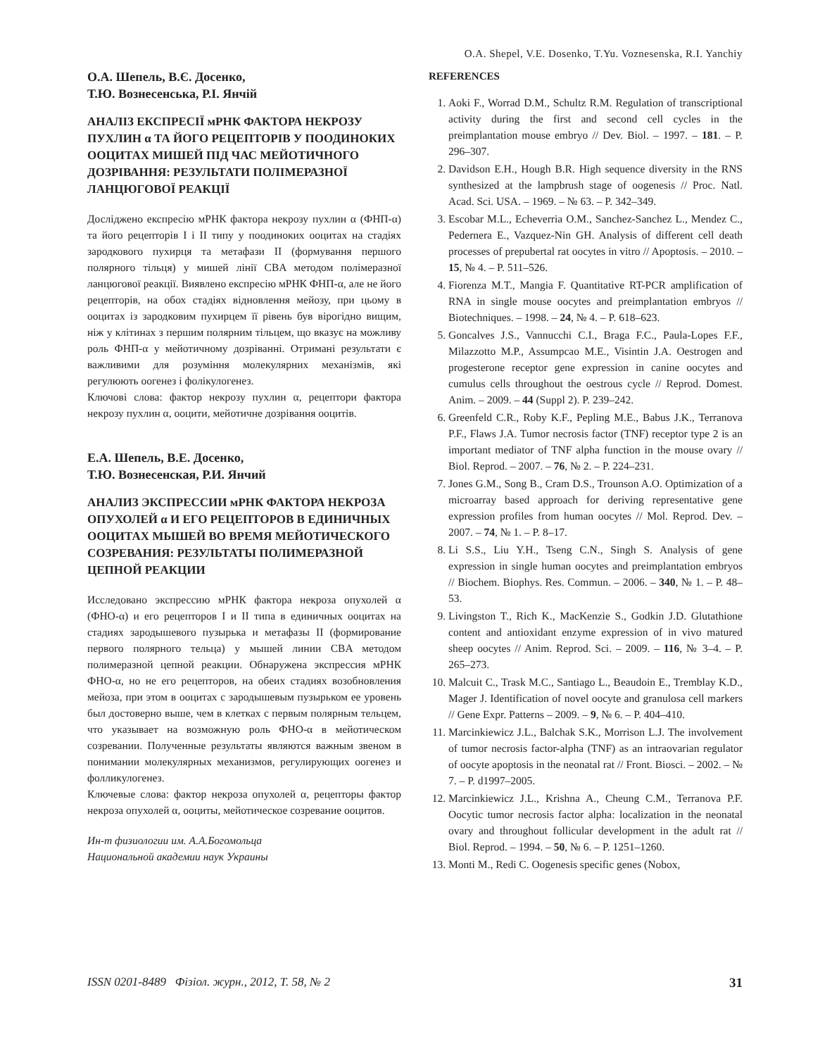O.A. Shepel, V.E. Dosenko, T.Yu. Voznesenska, R.I. Yanchiy
О.А. Шепель, В.Є. Досенко,
Т.Ю. Вознесенська, Р.І. Янчій
АНАЛІЗ ЕКСПРЕСІЇ мРНК ФАКТОРА НЕКРОЗУ ПУХЛИН α ТА ЙОГО РЕЦЕПТОРІВ У ПООДИНОКИХ ООЦИТАХ МИШЕЙ ПІД ЧАС МЕЙОТИЧНОГО ДОЗРІВАННЯ: РЕЗУЛЬТАТИ ПОЛІМЕРАЗНОЇ ЛАНЦЮГОВОЇ РЕАКЦІЇ
Досліджено експресію мРНК фактора некрозу пухлин α (ФНП-α) та його рецепторів I і II типу у поодиноких ооцитах на стадіях зародкового пухирця та метафази II (формування першого полярного тільця) у мишей лінії CBA методом полімеразної ланцюгової реакції. Виявлено експресію мРНК ФНП-α, але не його рецепторів, на обох стадіях відновлення мейозу, при цьому в ооцитах із зародковим пухирцем її рівень був вірогідно вищим, ніж у клітинах з першим полярним тільцем, що вказує на можливу роль ФНП-α у мейотичному дозріванні. Отримані результати є важливими для розуміння молекулярних механізмів, які регулюють оогенез і фолікулогенез.
Ключові слова: фактор некрозу пухлин α, рецептори фактора некрозу пухлин α, ооцити, мейотичне дозрівання ооцитів.
Е.А. Шепель, В.Е. Досенко,
Т.Ю. Вознесенская, Р.И. Янчий
АНАЛИЗ ЭКСПРЕССИИ мРНК ФАКТОРА НЕКРОЗА ОПУХОЛЕЙ α И ЕГО РЕЦЕПТОРОВ В ЕДИНИЧНЫХ ООЦИТАХ МЫШЕЙ ВО ВРЕМЯ МЕЙОТИЧЕСКОГО СОЗРЕВАНИЯ: РЕЗУЛЬТАТЫ ПОЛИМЕРАЗНОЙ ЦЕПНОЙ РЕАКЦИИ
Исследовано экспрессию мРНК фактора некроза опухолей α (ФНО-α) и его рецепторов I и II типа в единичных ооцитах на стадиях зародышевого пузырька и метафазы II (формирование первого полярного тельца) у мышей линии CBA методом полимеразной цепной реакции. Обнаружена экспрессия мРНК ФНО-α, но не его рецепторов, на обеих стадиях возобновления мейоза, при этом в ооцитах с зародышевым пузырьком ее уровень был достоверно выше, чем в клетках с первым полярным тельцем, что указывает на возможную роль ФНО-α в мейотическом созревании. Полученные результаты являются важным звеном в понимании молекулярных механизмов, регулирующих оогенез и фолликулогенез.
Ключевые слова: фактор некроза опухолей α, рецепторы фактор некроза опухолей α, ооциты, мейотическое созревание ооцитов.
Ин-т физиологии им. А.А.Богомольца
Национальной академии наук Украины
REFERENCES
1. Aoki F., Worrad D.M., Schultz R.M. Regulation of transcriptional activity during the first and second cell cycles in the preimplantation mouse embryo // Dev. Biol. – 1997. – 181. – P. 296–307.
2. Davidson E.H., Hough B.R. High sequence diversity in the RNS synthesized at the lampbrush stage of oogenesis // Proc. Natl. Acad. Sci. USA. – 1969. – № 63. – P. 342–349.
3. Escobar M.L., Echeverria O.M., Sanchez-Sanchez L., Mendez C., Pedernera E., Vazquez-Nin GH. Analysis of different cell death processes of prepubertal rat oocytes in vitro // Apoptosis. – 2010. – 15, № 4. – P. 511–526.
4. Fiorenza M.T., Mangia F. Quantitative RT-PCR amplification of RNA in single mouse oocytes and preimplantation embryos // Biotechniques. – 1998. – 24, № 4. – P. 618–623.
5. Goncalves J.S., Vannucchi C.I., Braga F.C., Paula-Lopes F.F., Milazzotto M.P., Assumpcao M.E., Visintin J.A. Oestrogen and progesterone receptor gene expression in canine oocytes and cumulus cells throughout the oestrous cycle // Reprod. Domest. Anim. – 2009. – 44 (Suppl 2). P. 239–242.
6. Greenfeld C.R., Roby K.F., Pepling M.E., Babus J.K., Terranova P.F., Flaws J.A. Tumor necrosis factor (TNF) receptor type 2 is an important mediator of TNF alpha function in the mouse ovary // Biol. Reprod. – 2007. – 76, № 2. – P. 224–231.
7. Jones G.M., Song B., Cram D.S., Trounson A.O. Optimization of a microarray based approach for deriving representative gene expression profiles from human oocytes // Mol. Reprod. Dev. – 2007. – 74, № 1. – P. 8–17.
8. Li S.S., Liu Y.H., Tseng C.N., Singh S. Analysis of gene expression in single human oocytes and preimplantation embryos // Biochem. Biophys. Res. Commun. – 2006. – 340, № 1. – P. 48–53.
9. Livingston T., Rich K., MacKenzie S., Godkin J.D. Glutathione content and antioxidant enzyme expression of in vivo matured sheep oocytes // Anim. Reprod. Sci. – 2009. – 116, № 3–4. – P. 265–273.
10. Malcuit C., Trask M.C., Santiago L., Beaudoin E., Tremblay K.D., Mager J. Identification of novel oocyte and granulosa cell markers // Gene Expr. Patterns – 2009. – 9, № 6. – P. 404–410.
11. Marcinkiewicz J.L., Balchak S.K., Morrison L.J. The involvement of tumor necrosis factor-alpha (TNF) as an intraovarian regulator of oocyte apoptosis in the neonatal rat // Front. Biosci. – 2002. – № 7. – P. d1997–2005.
12. Marcinkiewicz J.L., Krishna A., Cheung C.M., Terranova P.F. Oocytic tumor necrosis factor alpha: localization in the neonatal ovary and throughout follicular development in the adult rat // Biol. Reprod. – 1994. – 50, № 6. – P. 1251–1260.
13. Monti M., Redi C. Oogenesis specific genes (Nobox,
ISSN 0201-8489 Фізіол. журн., 2012, Т. 58, № 2 31